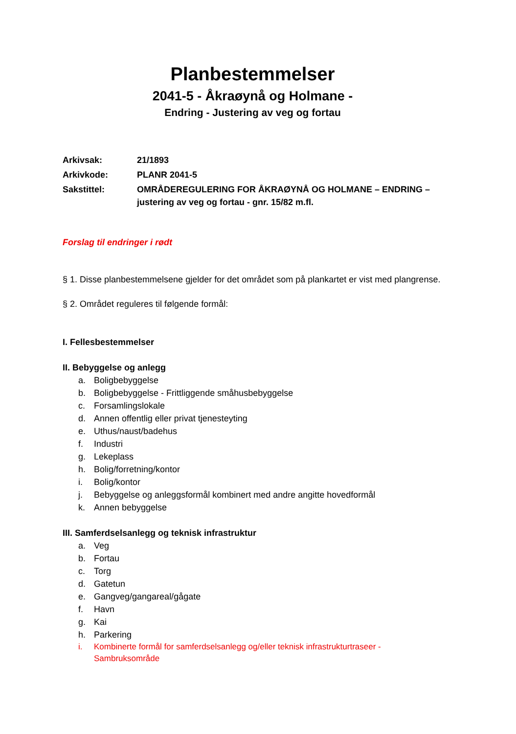Planbestemmelser
2041-5 - Åkraøynå og Holmane -
Endring - Justering av veg og fortau
| Arkivsak: | 21/1893 |
| Arkivkode: | PLANR 2041-5 |
| Sakstittel: | OMRÅDEREGULERING FOR ÅKRAØYNÅ OG HOLMANE – ENDRING – justering av veg og fortau - gnr. 15/82 m.fl. |
Forslag til endringer i rødt
§ 1. Disse planbestemmelsene gjelder for det området som på plankartet er vist med plangrense.
§ 2. Området reguleres til følgende formål:
I. Fellesbestemmelser
II. Bebyggelse og anlegg
a. Boligbebyggelse
b. Boligbebyggelse - Frittliggende småhusbebyggelse
c. Forsamlingslokale
d. Annen offentlig eller privat tjenesteyting
e. Uthus/naust/badehus
f. Industri
g. Lekeplass
h. Bolig/forretning/kontor
i. Bolig/kontor
j. Bebyggelse og anleggsformål kombinert med andre angitte hovedformål
k. Annen bebyggelse
III. Samferdselsanlegg og teknisk infrastruktur
a. Veg
b. Fortau
c. Torg
d. Gatetun
e. Gangveg/gangareal/gågate
f. Havn
g. Kai
h. Parkering
i. Kombinerte formål for samferdselsanlegg og/eller teknisk infrastrukturtraseer - Sambruksområde